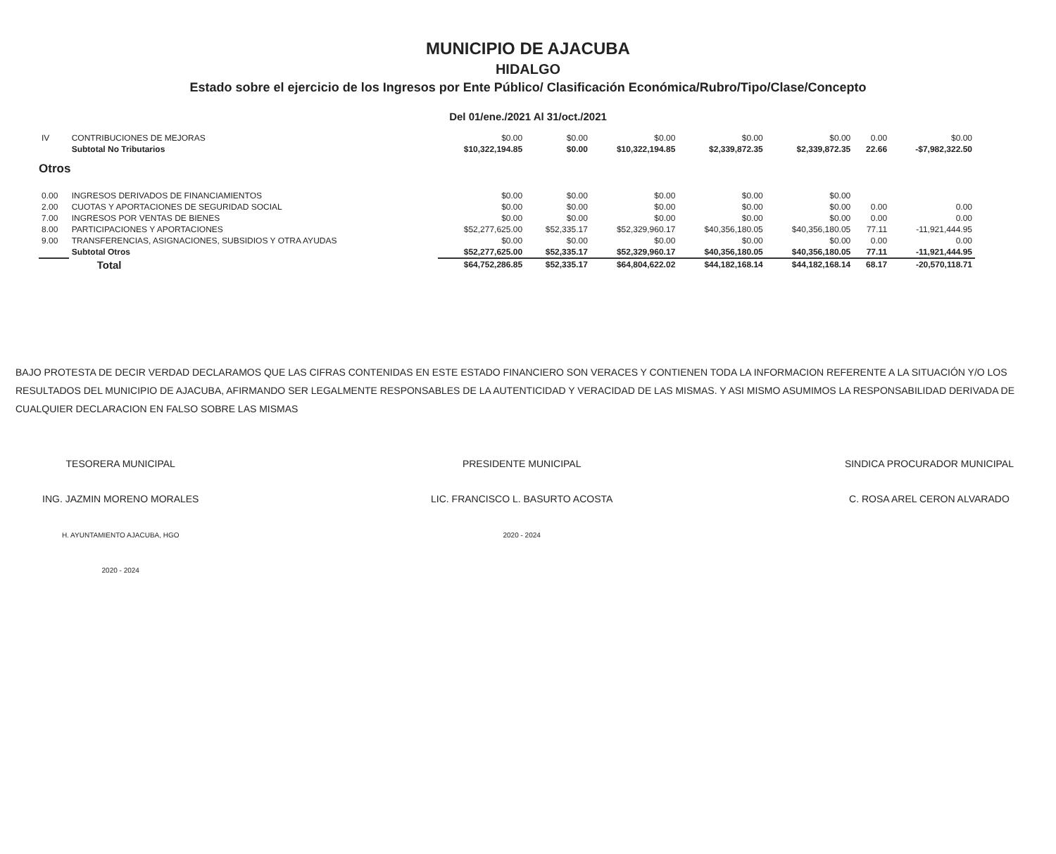MUNICIPIO DE AJACUBA
HIDALGO
Estado sobre el ejercicio de los Ingresos por Ente Público/ Clasificación Económica/Rubro/Tipo/Clase/Concepto
Del 01/ene./2021 Al 31/oct./2021
| IV | CONTRIBUCIONES DE MEJORAS | $0.00 | $0.00 | $0.00 | $0.00 | $0.00 | 0.00 | $0.00 |
| | Subtotal No Tributarios | $10,322,194.85 | $0.00 | $10,322,194.85 | $2,339,872.35 | $2,339,872.35 | 22.66 | -$7,982,322.50 |
| Otros | | | | | | | | |
| 0.00 | INGRESOS DERIVADOS DE FINANCIAMIENTOS | $0.00 | $0.00 | $0.00 | $0.00 | $0.00 | | |
| 2.00 | CUOTAS Y APORTACIONES DE SEGURIDAD SOCIAL | $0.00 | $0.00 | $0.00 | $0.00 | $0.00 | 0.00 | 0.00 |
| 7.00 | INGRESOS POR VENTAS DE BIENES | $0.00 | $0.00 | $0.00 | $0.00 | $0.00 | 0.00 | 0.00 |
| 8.00 | PARTICIPACIONES Y APORTACIONES | $52,277,625.00 | $52,335.17 | $52,329,960.17 | $40,356,180.05 | $40,356,180.05 | 77.11 | -11,921,444.95 |
| 9.00 | TRANSFERENCIAS, ASIGNACIONES, SUBSIDIOS Y OTRA AYUDAS | $0.00 | $0.00 | $0.00 | $0.00 | $0.00 | 0.00 | 0.00 |
| | Subtotal Otros | $52,277,625.00 | $52,335.17 | $52,329,960.17 | $40,356,180.05 | $40,356,180.05 | 77.11 | -11,921,444.95 |
| | Total | $64,752,286.85 | $52,335.17 | $64,804,622.02 | $44,182,168.14 | $44,182,168.14 | 68.17 | -20,570,118.71 |
BAJO PROTESTA DE DECIR VERDAD DECLARAMOS QUE LAS CIFRAS CONTENIDAS EN ESTE ESTADO FINANCIERO SON VERACES Y CONTIENEN TODA LA INFORMACION REFERENTE A LA SITUACIÓN Y/O LOS RESULTADOS DEL MUNICIPIO DE AJACUBA, AFIRMANDO SER LEGALMENTE RESPONSABLES DE LA AUTENTICIDAD Y VERACIDAD DE LAS MISMAS. Y ASI MISMO ASUMIMOS LA RESPONSABILIDAD DERIVADA DE CUALQUIER DECLARACION EN FALSO SOBRE LAS MISMAS
TESORERA MUNICIPAL
ING. JAZMIN MORENO MORALES
H. AYUNTAMIENTO AJACUBA, HGO
2020 - 2024
PRESIDENTE MUNICIPAL
LIC. FRANCISCO L. BASURTO ACOSTA
2020 - 2024
SINDICA PROCURADOR MUNICIPAL
C. ROSA AREL CERON ALVARADO